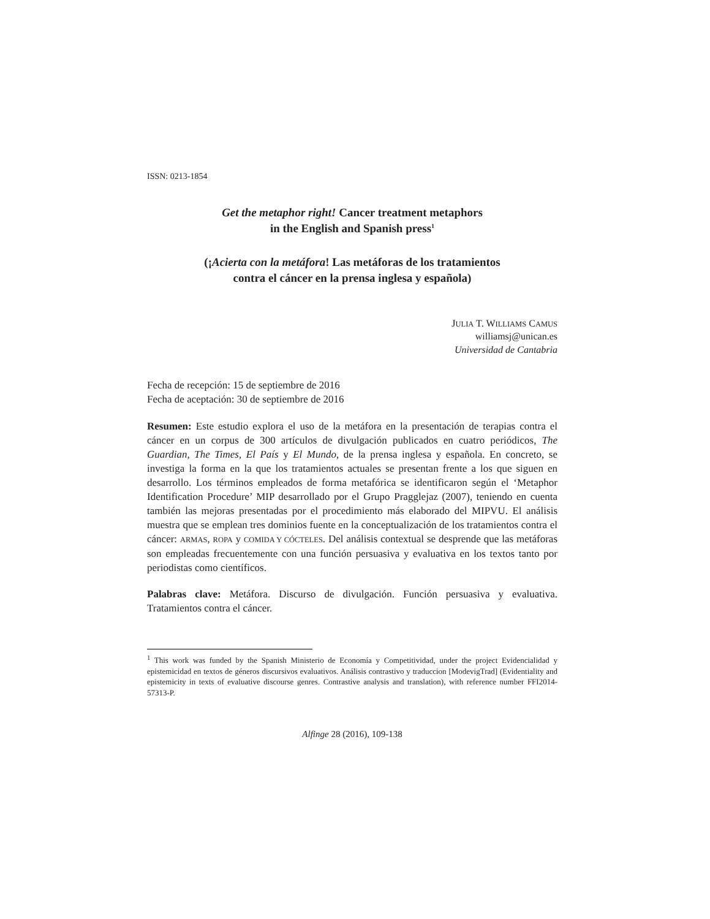ISSN: 0213-1854
Get the metaphor right! Cancer treatment metaphors
in the English and Spanish press<sup>1</sup>
(¡Acierta con la metáfora! Las metáforas de los tratamientos
contra el cáncer en la prensa inglesa y española)
JULIA T. WILLIAMS CAMUS
williamsj@unican.es
Universidad de Cantabria
Fecha de recepción: 15 de septiembre de 2016
Fecha de aceptación: 30 de septiembre de 2016
Resumen: Este estudio explora el uso de la metáfora en la presentación de terapias contra el cáncer en un corpus de 300 artículos de divulgación publicados en cuatro periódicos, The Guardian, The Times, El País y El Mundo, de la prensa inglesa y española. En concreto, se investiga la forma en la que los tratamientos actuales se presentan frente a los que siguen en desarrollo. Los términos empleados de forma metafórica se identificaron según el ‘Metaphor Identification Procedure’ MIP desarrollado por el Grupo Pragglejaz (2007), teniendo en cuenta también las mejoras presentadas por el procedimiento más elaborado del MIPVU. El análisis muestra que se emplean tres dominios fuente en la conceptualización de los tratamientos contra el cáncer: ARMAS, ROPA y COMIDA Y CÓCTELES. Del análisis contextual se desprende que las metáforas son empleadas frecuentemente con una función persuasiva y evaluativa en los textos tanto por periodistas como científicos.
Palabras clave: Metáfora. Discurso de divulgación. Función persuasiva y evaluativa. Tratamientos contra el cáncer.
<sup>1</sup> This work was funded by the Spanish Ministerio de Economía y Competitividad, under the project Evidencialidad y epistemicidad en textos de géneros discursivos evaluativos. Análisis contrastivo y traduccion [ModevigTrad] (Evidentiality and epistemicity in texts of evaluative discourse genres. Contrastive analysis and translation), with reference number FFI2014-57313-P.
Alfinge 28 (2016), 109-138